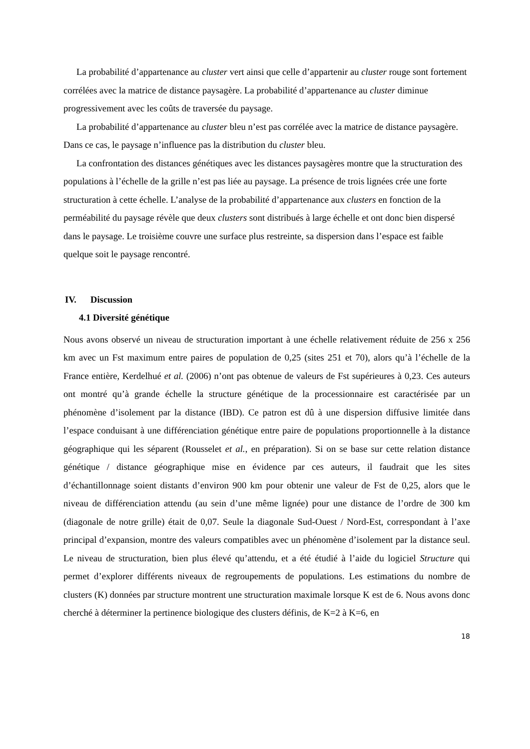La probabilité d’appartenance au cluster vert ainsi que celle d’appartenir au cluster rouge sont fortement corrélées avec la matrice de distance paysagère. La probabilité d’appartenance au cluster diminue progressivement avec les coûts de traversée du paysage.
La probabilité d’appartenance au cluster bleu n’est pas corrélée avec la matrice de distance paysagère. Dans ce cas, le paysage n’influence pas la distribution du cluster bleu.
La confrontation des distances génétiques avec les distances paysagères montre que la structuration des populations à l’échelle de la grille n’est pas liée au paysage. La présence de trois lignées crée une forte structuration à cette échelle. L’analyse de la probabilité d’appartenance aux clusters en fonction de la perméabilité du paysage révèle que deux clusters sont distribués à large échelle et ont donc bien dispersé dans le paysage. Le troisième couvre une surface plus restreinte, sa dispersion dans l’espace est faible quelque soit le paysage rencontré.
IV. Discussion
4.1 Diversité génétique
Nous avons observé un niveau de structuration important à une échelle relativement réduite de 256 x 256 km avec un Fst maximum entre paires de population de 0,25 (sites 251 et 70), alors qu’à l’échelle de la France entière, Kerdelhué et al. (2006) n’ont pas obtenue de valeurs de Fst supérieures à 0,23. Ces auteurs ont montré qu’à grande échelle la structure génétique de la processionnaire est caractérisée par un phénomène d’isolement par la distance (IBD). Ce patron est dû à une dispersion diffusive limitée dans l’espace conduisant à une différenciation génétique entre paire de populations proportionnelle à la distance géographique qui les séparent (Rousselet et al., en préparation). Si on se base sur cette relation distance génétique / distance géographique mise en évidence par ces auteurs, il faudrait que les sites d’échantillonnage soient distants d’environ 900 km pour obtenir une valeur de Fst de 0,25, alors que le niveau de différenciation attendu (au sein d’une même lignée) pour une distance de l’ordre de 300 km (diagonale de notre grille) était de 0,07. Seule la diagonale Sud-Ouest / Nord-Est, correspondant à l’axe principal d’expansion, montre des valeurs compatibles avec un phénomène d’isolement par la distance seul. Le niveau de structuration, bien plus élevé qu’attendu, et a été étudié à l’aide du logiciel Structure qui permet d’explorer différents niveaux de regroupements de populations. Les estimations du nombre de clusters (K) données par structure montrent une structuration maximale lorsque K est de 6. Nous avons donc cherché à déterminer la pertinence biologique des clusters définis, de K=2 à K=6, en
18